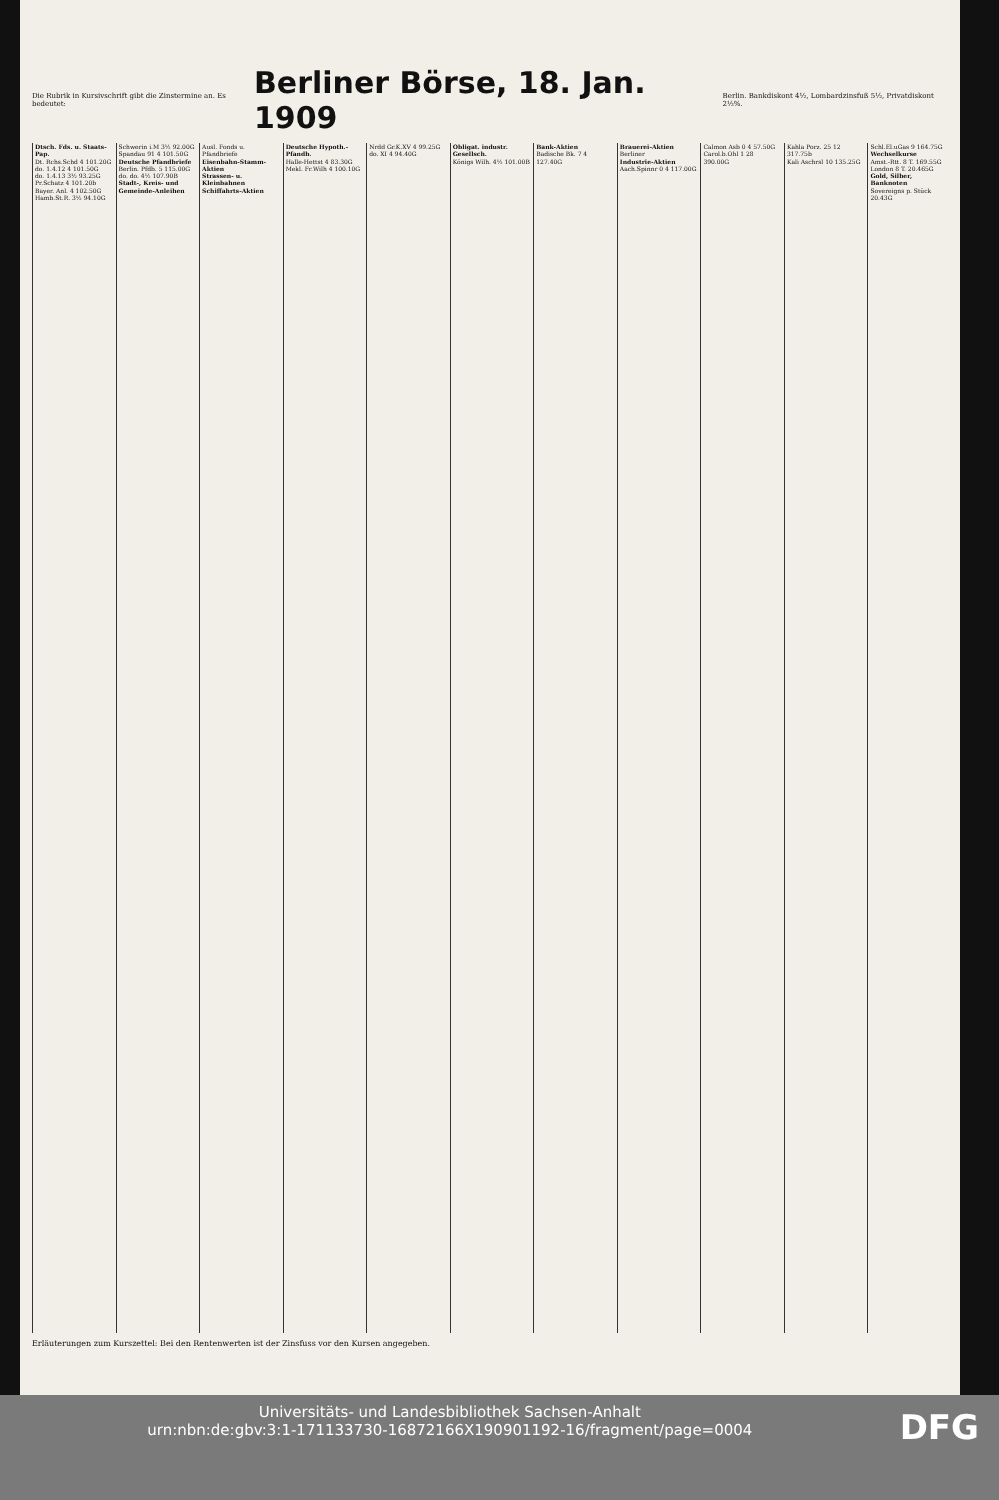Die Rubrik in Kursivschrift gibt die Zinstermine an. Es bedeutet:
Berliner Börse, 18. Jan. 1909
Berlin. Bankdiskont 4½, Lombardzinsfuß 5½, Privatdiskont 2½%.
Dtsch. Fds. u. Staats-Pap.
Dt. Rchs.Schd 4 101.20G
do. 1.4.12 4 101.50G
do. 1.4.13 3½ 93.25G
Pr.Schatz 4 101.20b
Bayer. Anl. 4 102.50G
Hamb.St.R. 3½ 94.10G
Schwerin i.M 3½ 92.00G
Spandau 91 4 101.50G
Deutsche Pfandbriefe
Berlin. Pfdb. 5 115.00G
do. do. 4½ 107.90B
Stadt-, Kreis- und Gemeinde-Anleihen
Ausl. Fonds u. Pfandbriefe
Eisenbahn-Stamm-Aktien
Strassen- u. Kleinbahnen
Schiffahrts-Aktien
Deutsche Hypoth.-Pfandb.
Halle-Hettst 4 83.30G
Mekl. Fr.Wilh 4 100.10G
Nrdd Gr.K.XV 4 99.25G
do. XI 4 94.40G
Obligat. industr. Gesellsch.
Königs Wilh. 4½ 101.00B
Bank-Aktien
Badische Bk. 7 4 127.40G
Brauerei-Aktien
Berliner
Industrie-Aktien
Aach.Spinnr 0 4 117.00G
Calmon Asb 0 4 57.50G
Carol.b.Ohl 1 28 390.00G
Kahla Porz. 25 12 317.75b
Kali Aschrsl 10 135.25G
Schl.El.uGas 9 164.75G
Wechselkurse
Amst.-Rtt. 8 T. 169.55G
London 8 T. 20.465G
Gold, Silber, Banknoten
Sovereigns p. Stück 20.43G
Erläuterungen zum Kurszettel: Bei den Rentenwerten ist der Zinsfuss vor den Kursen angegeben.
DFG Universitäts- und Landesbibliothek Sachsen-Anhalt
urn:nbn:de:gbv:3:1-171133730-16872166X190901192-16/fragment/page=0004